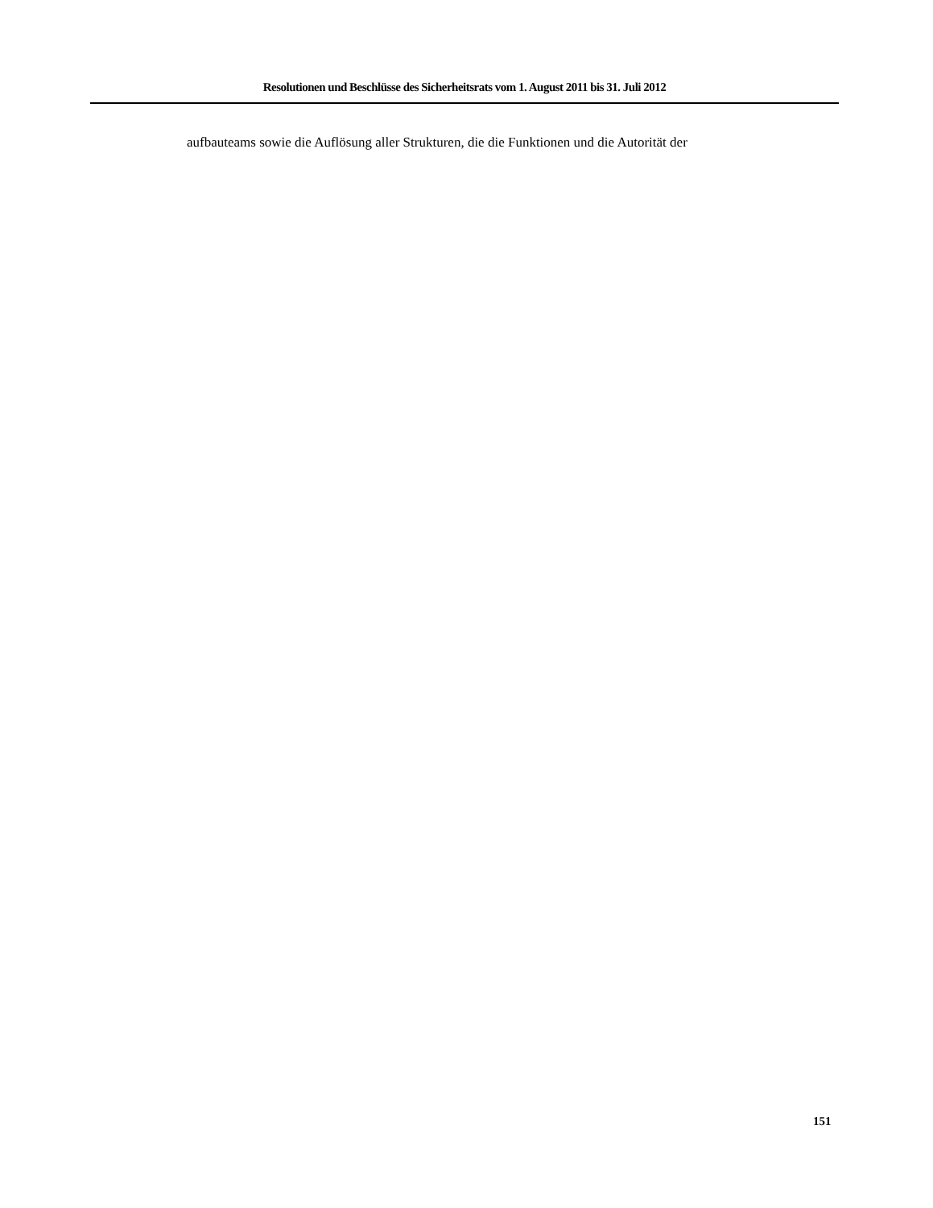Resolutionen und Beschlüsse des Sicherheitsrats vom 1. August 2011 bis 31. Juli 2012
aufbauteams sowie die Auflösung aller Strukturen, die die Funktionen und die Autorität der
151